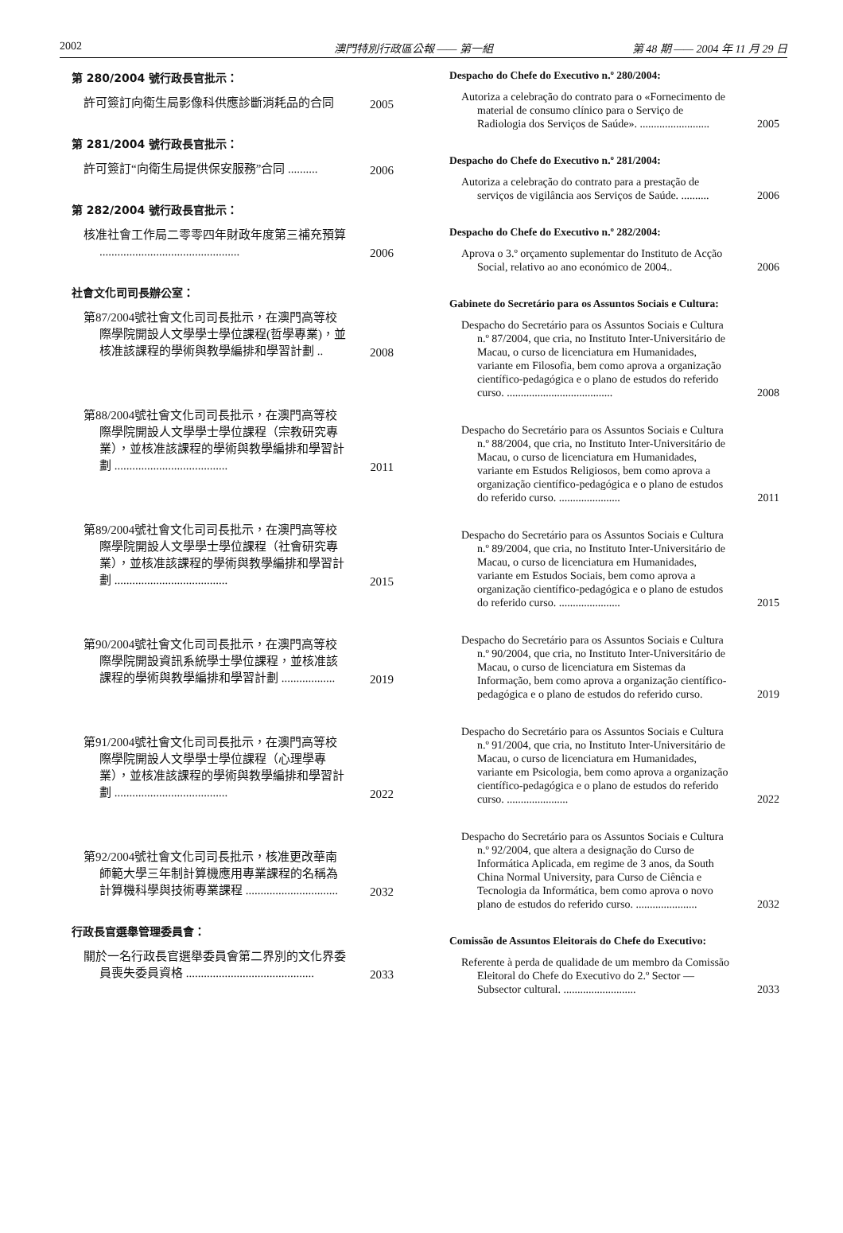2002 澳門特別行政區公報 —— 第一組 第 48 期 —— 2004 年 11 月 29 日
第 280/2004 號行政長官批示：
許可簽訂向衛生局影像科供應診斷消耗品的合同
2005
第 281/2004 號行政長官批示：
許可簽訂“向衛生局提供保安服務”合同 ..........
2006
第 282/2004 號行政長官批示：
核准社會工作局二零零四年財政年度第三補充預算 ...............................................
2006
社會文化司司長辦公室：
第87/2004號社會文化司司長批示，在澳門高等校際學院開設人文學學士學位課程(哲學專業)，並核准該課程的學術與教學編排和學習計劃 ..
2008
第88/2004號社會文化司司長批示，在澳門高等校際學院開設人文學學士學位課程（宗教研究專業），並核准該課程的學術與教學編排和學習計劃 ......................................
2011
第89/2004號社會文化司司長批示，在澳門高等校際學院開設人文學學士學位課程（社會研究專業），並核准該課程的學術與教學編排和學習計劃 ......................................
2015
第90/2004號社會文化司司長批示，在澳門高等校際學院開設資訊系統學士學位課程，並核准該課程的學術與教學編排和學習計劃 ..................
2019
第91/2004號社會文化司司長批示，在澳門高等校際學院開設人文學學士學位課程（心理學專業），並核准該課程的學術與教學編排和學習計劃 ......................................
2022
第92/2004號社會文化司司長批示，核准更改華南師範大學三年制計算機應用專業課程的名稱為計算機科學與技術專業課程 ...............................
2032
行政長官選舉管理委員會：
關於一名行政長官選舉委員會第二界別的文化界委員喪失委員資格 ...........................................
2033
Despacho do Chefe do Executivo n.º 280/2004:
Autoriza a celebração do contrato para o «Fornecimento de material de consumo clínico para o Serviço de Radiologia dos Serviços de Saúde». .........................
2005
Despacho do Chefe do Executivo n.º 281/2004:
Autoriza a celebração do contrato para a prestação de serviços de vigilância aos Serviços de Saúde. ..........
2006
Despacho do Chefe do Executivo n.º 282/2004:
Aprova o 3.º orçamento suplementar do Instituto de Acção Social, relativo ao ano económico de 2004..
2006
Gabinete do Secretário para os Assuntos Sociais e Cultura:
Despacho do Secretário para os Assuntos Sociais e Cultura n.º 87/2004, que cria, no Instituto Inter-Universitário de Macau, o curso de licenciatura em Humanidades, variante em Filosofia, bem como aprova a organização científico-pedagógica e o plano de estudos do referido curso. ......................................
2008
Despacho do Secretário para os Assuntos Sociais e Cultura n.º 88/2004, que cria, no Instituto Inter-Universitário de Macau, o curso de licenciatura em Humanidades, variante em Estudos Religiosos, bem como aprova a organização científico-pedagógica e o plano de estudos do referido curso. ......................
2011
Despacho do Secretário para os Assuntos Sociais e Cultura n.º 89/2004, que cria, no Instituto Inter-Universitário de Macau, o curso de licenciatura em Humanidades, variante em Estudos Sociais, bem como aprova a organização científico-pedagógica e o plano de estudos do referido curso. ......................
2015
Despacho do Secretário para os Assuntos Sociais e Cultura n.º 90/2004, que cria, no Instituto Inter-Universitário de Macau, o curso de licenciatura em Sistemas da Informação, bem como aprova a organização científico-pedagógica e o plano de estudos do referido curso.
2019
Despacho do Secretário para os Assuntos Sociais e Cultura n.º 91/2004, que cria, no Instituto Inter-Universitário de Macau, o curso de licenciatura em Humanidades, variante em Psicologia, bem como aprova a organização científico-pedagógica e o plano de estudos do referido curso. ......................
2022
Despacho do Secretário para os Assuntos Sociais e Cultura n.º 92/2004, que altera a designação do Curso de Informática Aplicada, em regime de 3 anos, da South China Normal University, para Curso de Ciência e Tecnologia da Informática, bem como aprova o novo plano de estudos do referido curso. ......................
2032
Comissão de Assuntos Eleitorais do Chefe do Executivo:
Referente à perda de qualidade de um membro da Comissão Eleitoral do Chefe do Executivo do 2.º Sector — Subsector cultural. ..........................
2033